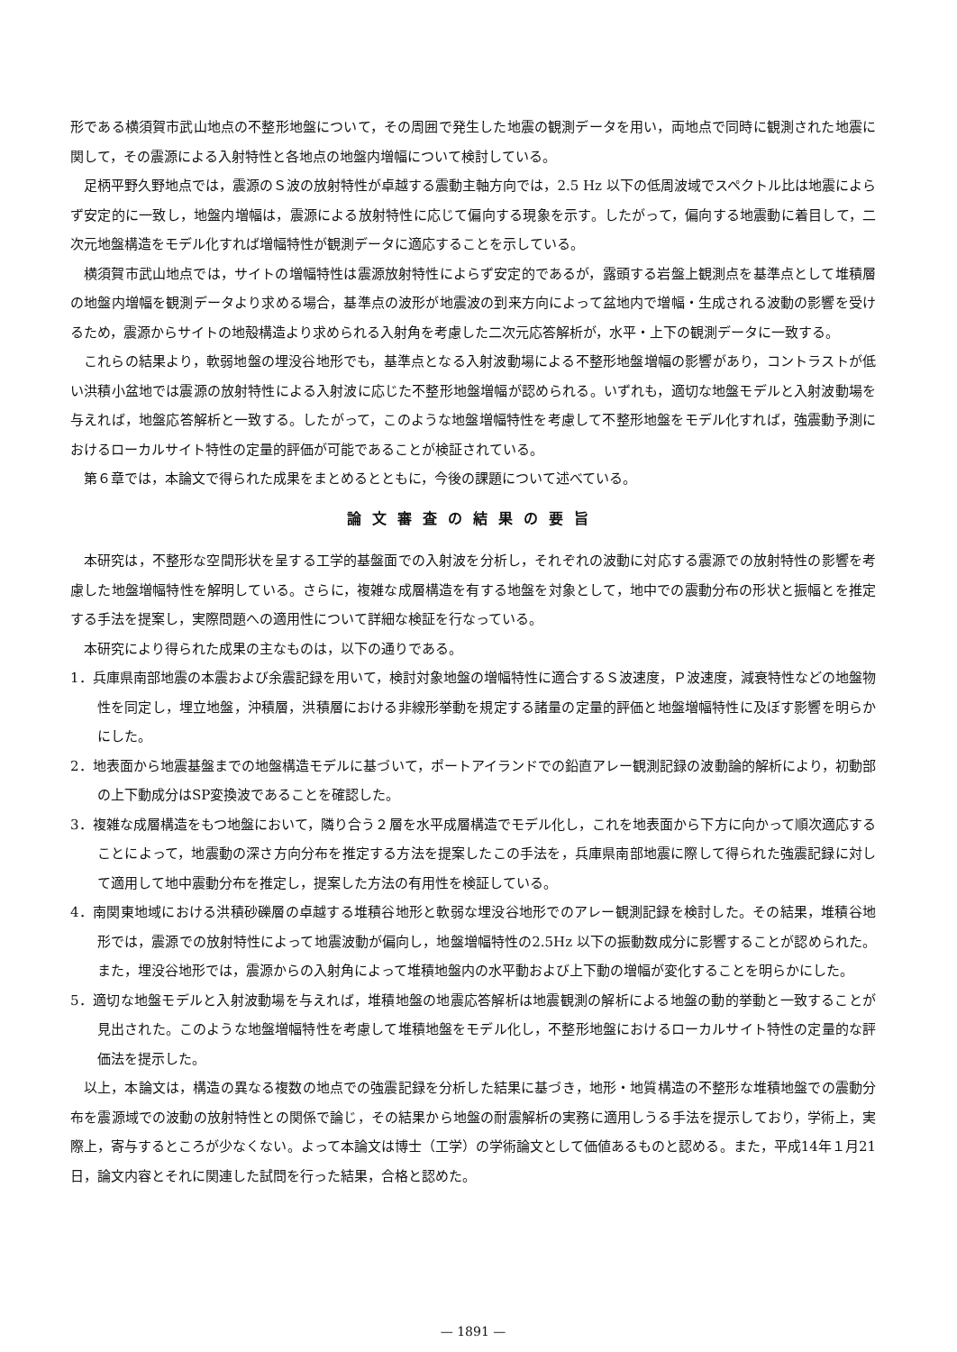形である横須賀市武山地点の不整形地盤について，その周囲で発生した地震の観測データを用い，両地点で同時に観測された地震に関して，その震源による入射特性と各地点の地盤内増幅について検討している。
足柄平野久野地点では，震源のＳ波の放射特性が卓越する震動主軸方向では，2.5 Hz 以下の低周波域でスペクトル比は地震によらず安定的に一致し，地盤内増幅は，震源による放射特性に応じて偏向する現象を示す。したがって，偏向する地震動に着目して，二次元地盤構造をモデル化すれば増幅特性が観測データに適応することを示している。
横須賀市武山地点では，サイトの増幅特性は震源放射特性によらず安定的であるが，露頭する岩盤上観測点を基準点として堆積層の地盤内増幅を観測データより求める場合，基準点の波形が地震波の到来方向によって盆地内で増幅・生成される波動の影響を受けるため，震源からサイトの地殻構造より求められる入射角を考慮した二次元応答解析が，水平・上下の観測データに一致する。
これらの結果より，軟弱地盤の埋没谷地形でも，基準点となる入射波動場による不整形地盤増幅の影響があり，コントラストが低い洪積小盆地では震源の放射特性による入射波に応じた不整形地盤増幅が認められる。いずれも，適切な地盤モデルと入射波動場を与えれば，地盤応答解析と一致する。したがって，このような地盤増幅特性を考慮して不整形地盤をモデル化すれば，強震動予測におけるローカルサイト特性の定量的評価が可能であることが検証されている。
第６章では，本論文で得られた成果をまとめるとともに，今後の課題について述べている。
論文審査の結果の要旨
本研究は，不整形な空間形状を呈する工学的基盤面での入射波を分析し，それぞれの波動に対応する震源での放射特性の影響を考慮した地盤増幅特性を解明している。さらに，複雑な成層構造を有する地盤を対象として，地中での震動分布の形状と振幅とを推定する手法を提案し，実際問題への適用性について詳細な検証を行なっている。
本研究により得られた成果の主なものは，以下の通りである。
1．兵庫県南部地震の本震および余震記録を用いて，検討対象地盤の増幅特性に適合するＳ波速度，Ｐ波速度，減衰特性などの地盤物性を同定し，埋立地盤，沖積層，洪積層における非線形挙動を規定する諸量の定量的評価と地盤増幅特性に及ぼす影響を明らかにした。
2．地表面から地震基盤までの地盤構造モデルに基づいて，ポートアイランドでの鉛直アレー観測記録の波動論的解析により，初動部の上下動成分はSP変換波であることを確認した。
3．複雑な成層構造をもつ地盤において，隣り合う２層を水平成層構造でモデル化し，これを地表面から下方に向かって順次適応することによって，地震動の深さ方向分布を推定する方法を提案したこの手法を，兵庫県南部地震に際して得られた強震記録に対して適用して地中震動分布を推定し，提案した方法の有用性を検証している。
4．南関東地域における洪積砂礫層の卓越する堆積谷地形と軟弱な埋没谷地形でのアレー観測記録を検討した。その結果，堆積谷地形では，震源での放射特性によって地震波動が偏向し，地盤増幅特性の2.5Hz 以下の振動数成分に影響することが認められた。また，埋没谷地形では，震源からの入射角によって堆積地盤内の水平動および上下動の増幅が変化することを明らかにした。
5．適切な地盤モデルと入射波動場を与えれば，堆積地盤の地震応答解析は地震観測の解析による地盤の動的挙動と一致することが見出された。このような地盤増幅特性を考慮して堆積地盤をモデル化し，不整形地盤におけるローカルサイト特性の定量的な評価法を提示した。
以上，本論文は，構造の異なる複数の地点での強震記録を分析した結果に基づき，地形・地質構造の不整形な堆積地盤での震動分布を震源域での波動の放射特性との関係で論じ，その結果から地盤の耐震解析の実務に適用しうる手法を提示しており，学術上，実際上，寄与するところが少なくない。よって本論文は博士（工学）の学術論文として価値あるものと認める。また，平成14年１月21日，論文内容とそれに関連した試問を行った結果，合格と認めた。
— 1891 —